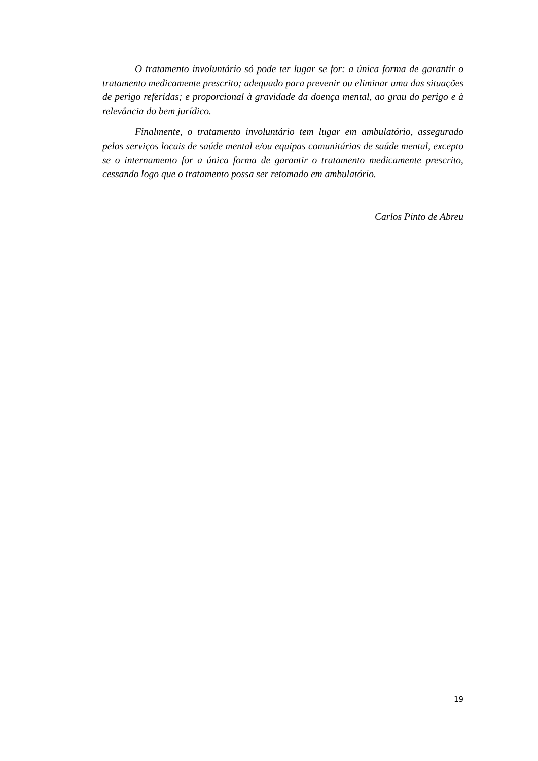O tratamento involuntário só pode ter lugar se for: a única forma de garantir o tratamento medicamente prescrito; adequado para prevenir ou eliminar uma das situações de perigo referidas; e proporcional à gravidade da doença mental, ao grau do perigo e à relevância do bem jurídico.
Finalmente, o tratamento involuntário tem lugar em ambulatório, assegurado pelos serviços locais de saúde mental e/ou equipas comunitárias de saúde mental, excepto se o internamento for a única forma de garantir o tratamento medicamente prescrito, cessando logo que o tratamento possa ser retomado em ambulatório.
Carlos Pinto de Abreu
19